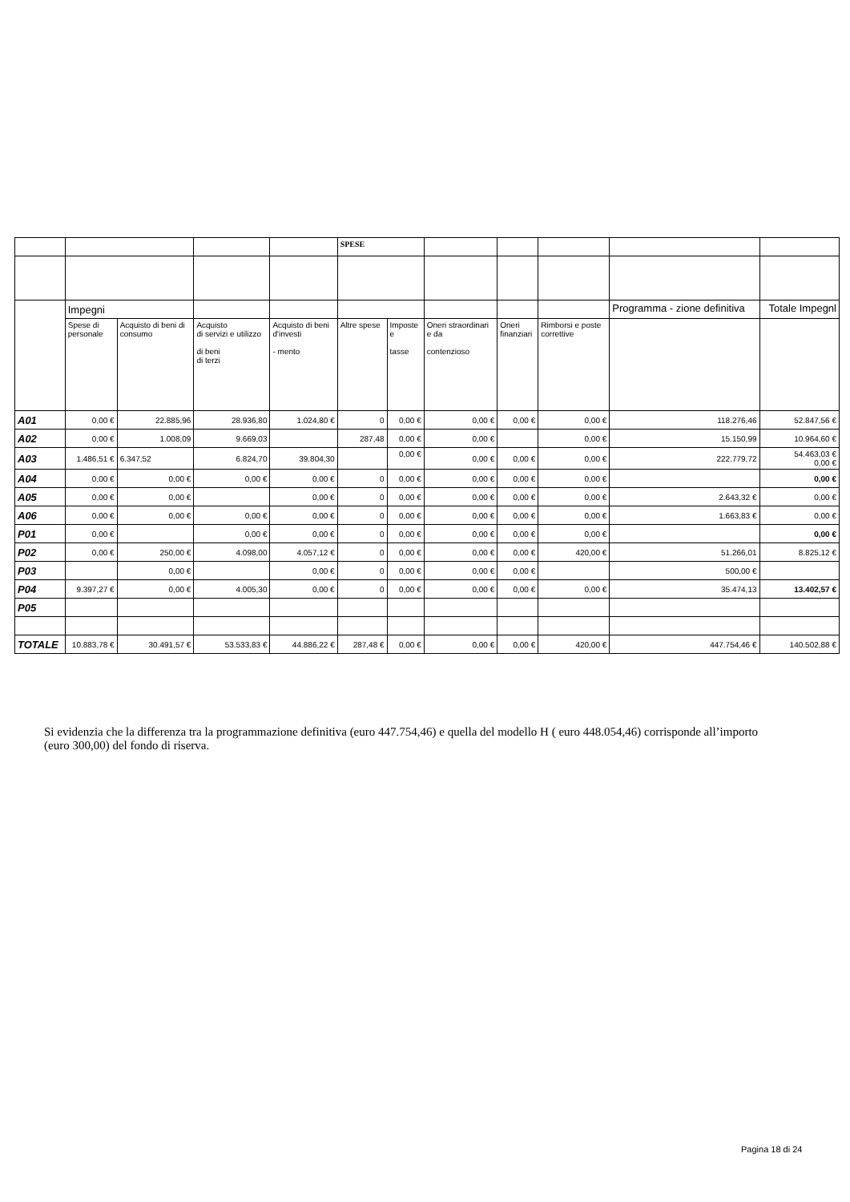| | | | | | SPESE | | | | | | |
| --- | --- | --- | --- | --- | --- | --- | --- | --- | --- | --- | --- |
| | Impegni | | | | | | | | | Programma - zione definitiva | Totale Impegnl |
| | Spese di personale | Acquisto di beni di consumo | Acquisto di servizi e utilizzo di beni di terzi | Acquisto di beni d'investi - mento | Altre spese | Imposte e tasse | Oneri straordinari e da contenzioso | Oneri finanziari | Rimborsi e poste correttive | | |
| A01 | 0,00 € | 22.885,96 | 28.936,80 | 1.024,80 € | 0 | 0,00 € | 0,00 € | 0,00 € | 0,00 € | 118.276,46 | 52.847,56 € |
| A02 | 0,00 € | 1.008,09 | 9.669,03 | | 287,48 | 0,00 € | 0,00 € | | 0,00 € | 15.150,99 | 10.964,60 € |
| A03 | 1.486,51 € | 6.347,52 | 6.824,70 | 39.804,30 | | 0,00 € | 0,00 € | 0,00 € | 0,00 € | 222.779,72 | 54.463,03 € 0,00 € |
| A04 | 0,00 € | 0,00 € | 0,00 € | 0,00 € | 0 | 0,00 € | 0,00 € | 0,00 € | 0,00 € | | 0,00 € |
| A05 | 0,00 € | 0,00 € | | 0,00 € | 0 | 0,00 € | 0,00 € | 0,00 € | 0,00 € | 2.643,32 € | 0,00 € |
| A06 | 0,00 € | 0,00 € | 0,00 € | 0,00 € | 0 | 0,00 € | 0,00 € | 0,00 € | 0,00 € | 1.663,83 € | 0,00 € |
| P01 | 0,00 € | | 0,00 € | 0,00 € | 0 | 0,00 € | 0,00 € | 0,00 € | 0,00 € | | 0,00 € |
| P02 | 0,00 € | 250,00 € | 4.098,00 | 4.057,12 € | 0 | 0,00 € | 0,00 € | 0,00 € | 420,00 € | 51.266,01 | 8.825,12 € |
| P03 | | 0,00 € | | 0,00 € | 0 | 0,00 € | 0,00 € | 0,00 € | | 500,00 € | |
| P04 | 9.397,27 € | 0,00 € | 4.005,30 | 0,00 € | 0 | 0,00 € | 0,00 € | 0,00 € | 0,00 € | 35.474,13 | 13.402,57 € |
| P05 | | | | | | | | | | | |
| TOTALE | 10.883,78 € | 30.491,57 € | 53.533,83 € | 44.886,22 € | 287,48 € | 0,00 € | 0,00 € | 0,00 € | 420,00 € | 447.754,46 € | 140.502,88 € |
Si evidenzia che la differenza tra la programmazione definitiva (euro 447.754,46) e quella del modello H ( euro 448.054,46) corrisponde all’importo (euro 300,00) del fondo di riserva.
Pagina 18 di 24